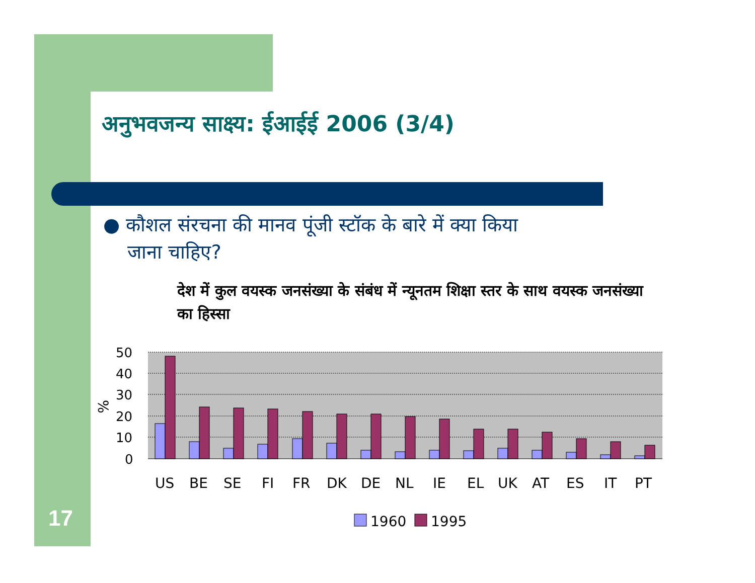अनुभवजन्य साक्ष्य: ईआईई 2006 (3/4)
● कौशल संरचना की मानव पूंजी स्टॉक के बारे में क्या किया
जाना चाहिए?
देश में कुल वयस्क जनसंख्या के संबंध में न्यूनतम शिक्षा स्तर के साथ वयस्क जनसंख्या का हिस्सा
17
50
40
30
20
10
0
%
US
BE
SE
FI
FR
DK
DE
NL
IE
EL
UK
AT
ES
IT
PT
1960
1995